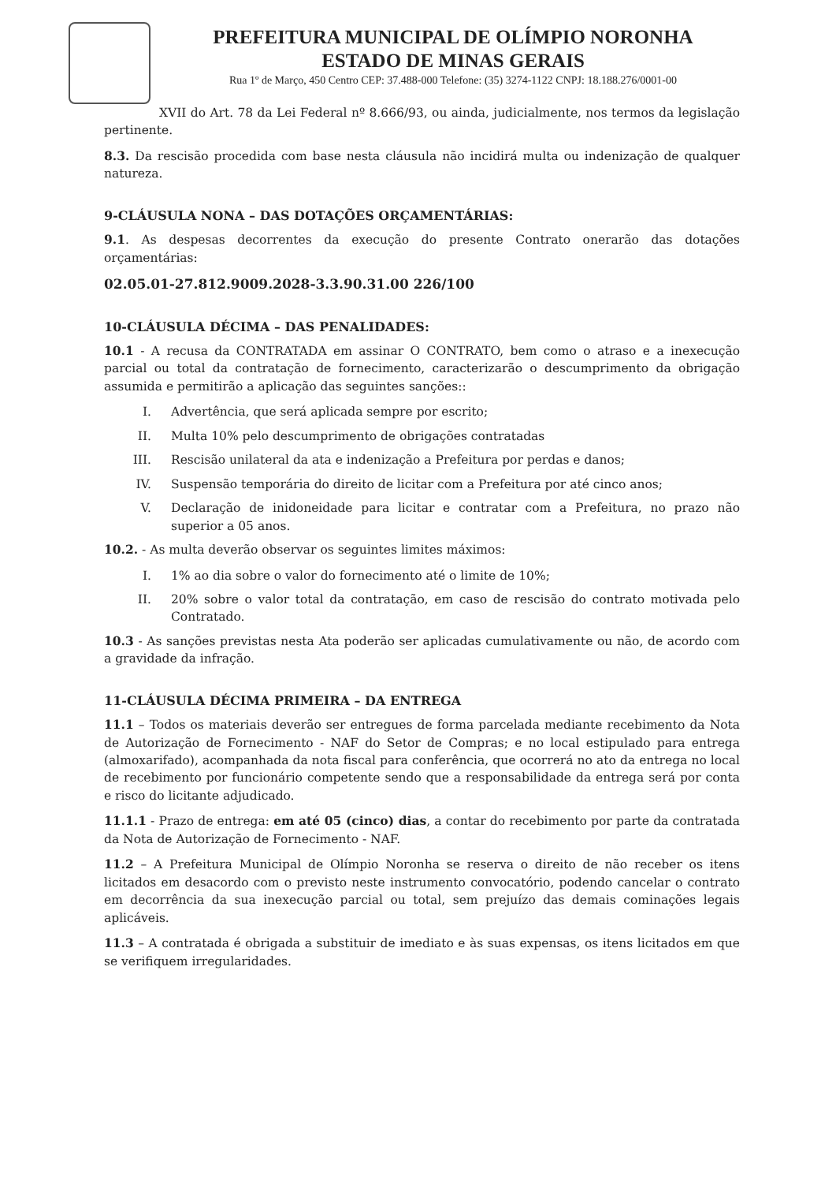PREFEITURA MUNICIPAL DE OLÍMPIO NORONHA
ESTADO DE MINAS GERAIS
Rua 1º de Março, 450 Centro CEP: 37.488-000 Telefone: (35) 3274-1122 CNPJ: 18.188.276/0001-00
XVII do Art. 78 da Lei Federal nº 8.666/93, ou ainda, judicialmente, nos termos da legislação pertinente.
8.3. Da rescisão procedida com base nesta cláusula não incidirá multa ou indenização de qualquer natureza.
9-CLÁUSULA NONA – DAS DOTAÇÕES ORÇAMENTÁRIAS:
9.1. As despesas decorrentes da execução do presente Contrato onerarão das dotações orçamentárias:
02.05.01-27.812.9009.2028-3.3.90.31.00 226/100
10-CLÁUSULA DÉCIMA – DAS PENALIDADES:
10.1 - A recusa da CONTRATADA em assinar O CONTRATO, bem como o atraso e a inexecução parcial ou total da contratação de fornecimento, caracterizarão o descumprimento da obrigação assumida e permitirão a aplicação das seguintes sanções::
I. Advertência, que será aplicada sempre por escrito;
II. Multa 10% pelo descumprimento de obrigações contratadas
III. Rescisão unilateral da ata e indenização a Prefeitura por perdas e danos;
IV. Suspensão temporária do direito de licitar com a Prefeitura por até cinco anos;
V. Declaração de inidoneidade para licitar e contratar com a Prefeitura, no prazo não superior a 05 anos.
10.2. - As multa deverão observar os seguintes limites máximos:
I. 1% ao dia sobre o valor do fornecimento até o limite de 10%;
II. 20% sobre o valor total da contratação, em caso de rescisão do contrato motivada pelo Contratado.
10.3 - As sanções previstas nesta Ata poderão ser aplicadas cumulativamente ou não, de acordo com a gravidade da infração.
11-CLÁUSULA DÉCIMA PRIMEIRA – DA ENTREGA
11.1 – Todos os materiais deverão ser entregues de forma parcelada mediante recebimento da Nota de Autorização de Fornecimento - NAF do Setor de Compras; e no local estipulado para entrega (almoxarifado), acompanhada da nota fiscal para conferência, que ocorrerá no ato da entrega no local de recebimento por funcionário competente sendo que a responsabilidade da entrega será por conta e risco do licitante adjudicado.
11.1.1 - Prazo de entrega: em até 05 (cinco) dias, a contar do recebimento por parte da contratada da Nota de Autorização de Fornecimento - NAF.
11.2 – A Prefeitura Municipal de Olímpio Noronha se reserva o direito de não receber os itens licitados em desacordo com o previsto neste instrumento convocatório, podendo cancelar o contrato em decorrência da sua inexecução parcial ou total, sem prejuízo das demais cominações legais aplicáveis.
11.3 – A contratada é obrigada a substituir de imediato e às suas expensas, os itens licitados em que se verifiquem irregularidades.